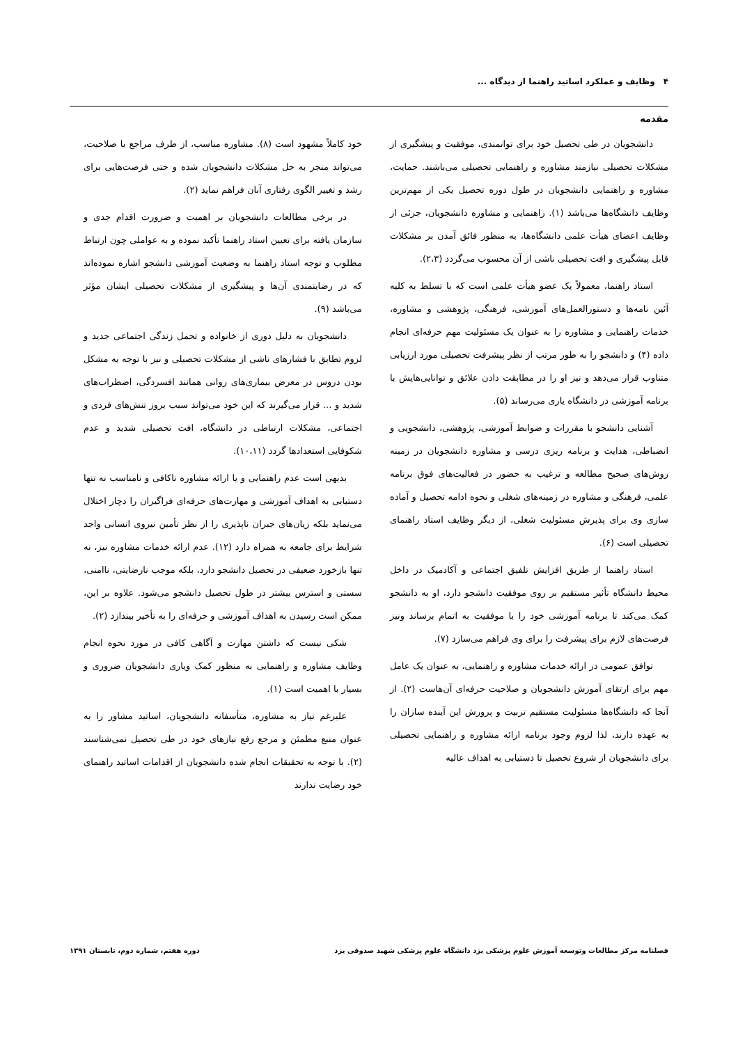۴ وظایف و عملکرد اساتید راهنما از دیدگاه ...
مقدمه
دانشجویان در طی تحصیل خود برای توانمندی، موفقیت و پیشگیری از مشکلات تحصیلی نیازمند مشاوره و راهنمایی تحصیلی می‌باشند. حمایت، مشاوره و راهنمایی دانشجویان در طول دوره تحصیل یکی از مهم‌ترین وظایف دانشگاه‌ها می‌باشد (۱). راهنمایی و مشاوره دانشجویان، جزئی از وظایف اعضای هیأت علمی دانشگاه‌ها، به منظور فائق آمدن بر مشکلات قابل پیشگیری و افت تحصیلی ناشی از آن محسوب می‌گردد (۲،۳).
استاد راهنما، معمولاً یک عضو هیأت علمی است که با تسلط به کلیه آئین نامه‌ها و دستورالعمل‌های آموزشی، فرهنگی، پژوهشی و مشاوره، خدمات راهنمایی و مشاوره را به عنوان یک مسئولیت مهم حرفه‌ای انجام داده (۴) و دانشجو را به طور مرتب از نظر پیشرفت تحصیلی مورد ارزیابی متناوب قرار می‌دهد و نیز او را در مطابقت دادن علائق و توانایی‌هایش با برنامه آموزشی در دانشگاه یاری می‌رساند (۵).
آشنایی دانشجو با مقررات و ضوابط آموزشی، پژوهشی، دانشجویی و انضباطی، هدایت و برنامه ریزی درسی و مشاوره دانشجویان در زمینه روش‌های صحیح مطالعه و ترغیب به حضور در فعالیت‌های فوق برنامه علمی، فرهنگی و مشاوره در زمینه‌های شغلی و نحوه ادامه تحصیل و آماده سازی وی برای پذیرش مسئولیت شغلی، از دیگر وظایف استاد راهنمای تحصیلی است (۶).
استاد راهنما از طریق افزایش تلفیق اجتماعی و آکادمیک در داخل محیط دانشگاه تأثیر مستقیم بر روی موفقیت دانشجو دارد، او به دانشجو کمک می‌کند تا برنامه آموزشی خود را با موفقیت به اتمام برساند ونیز فرصت‌های لازم برای پیشرفت را برای وی فراهم می‌سازد (۷).
توافق عمومی در ارائه خدمات مشاوره و راهنمایی، به عنوان یک عامل مهم برای ارتقای آموزش دانشجویان و صلاحیت حرفه‌ای آن‌هاست (۲). از آنجا که دانشگاه‌ها مسئولیت مستقیم تربیت و پرورش این آینده سازان را به عهده دارند، لذا لزوم وجود برنامه ارائه مشاوره و راهنمایی تحصیلی برای دانشجویان از شروع تحصیل تا دستیابی به اهداف عالیه
خود کاملاً مشهود است (۸). مشاوره مناسب، از طرف مراجع با صلاحیت، می‌تواند منجر به حل مشکلات دانشجویان شده و حتی فرصت‌هایی برای رشد و تغییر الگوی رفتاری آنان فراهم نماید (۲).
در برخی مطالعات دانشجویان بر اهمیت و ضرورت اقدام جدی و سازمان یافته برای تعیین استاد راهنما تأکید نموده و به عواملی چون ارتباط مطلوب و توجه استاد راهنما به وضعیت آموزشی دانشجو اشاره نموده‌اند که در رضایتمندی آن‌ها و پیشگیری از مشکلات تحصیلی ایشان مؤثر می‌باشد (۹).
دانشجویان به دلیل دوری از خانواده و تحمل زندگی اجتماعی جدید و لزوم تطابق با فشارهای ناشی از مشکلات تحصیلی و نیز با توجه به مشکل بودن دروس در معرض بیماری‌های روانی همانند افسردگی، اضطراب‌های شدید و ... قرار می‌گیرند که این خود می‌تواند سبب بروز تنش‌های فردی و اجتماعی، مشکلات ارتباطی در دانشگاه، افت تحصیلی شدید و عدم شکوفایی استعدادها گردد (۱۰،۱۱).
بدیهی است عدم راهنمایی و یا ارائه مشاوره ناکافی و نامناسب نه تنها دستیابی به اهداف آموزشی و مهارت‌های حرفه‌ای فراگیران را دچار اختلال می‌نماید بلکه زیان‌های جبران ناپذیری را از نظر تأمین نیروی انسانی واجد شرایط برای جامعه به همراه دارد (۱۲). عدم ارائه خدمات مشاوره نیز، نه تنها بازخورد ضعیفی در تحصیل دانشجو دارد، بلکه موجب نارضایتی، ناامنی، سستی و استرس بیشتر در طول تحصیل دانشجو می‌شود. علاوه بر این، ممکن است رسیدن به اهداف آموزشی و حرفه‌ای را به تأخیر بیندازد (۲).
شکی نیست که داشتن مهارت و آگاهی کافی در مورد نحوه انجام وظایف مشاوره و راهنمایی به منظور کمک ویاری دانشجویان ضروری و بسیار با اهمیت است (۱).
علیرغم نیاز به مشاوره، متأسفانه دانشجویان، اساتید مشاور را به عنوان منبع مطمئن و مرجع رفع نیازهای خود در طی تحصیل نمی‌شناسند (۲). با توجه به تحقیقات انجام شده دانشجویان از اقدامات اساتید راهنمای خود رضایت ندارند
فصلنامه مرکز مطالعات وتوسعه آموزش علوم پزشکی یزد دانشگاه علوم پزشکی شهید صدوقی یزد دوره هفتم، شماره دوم، تابستان ۱۳۹۱